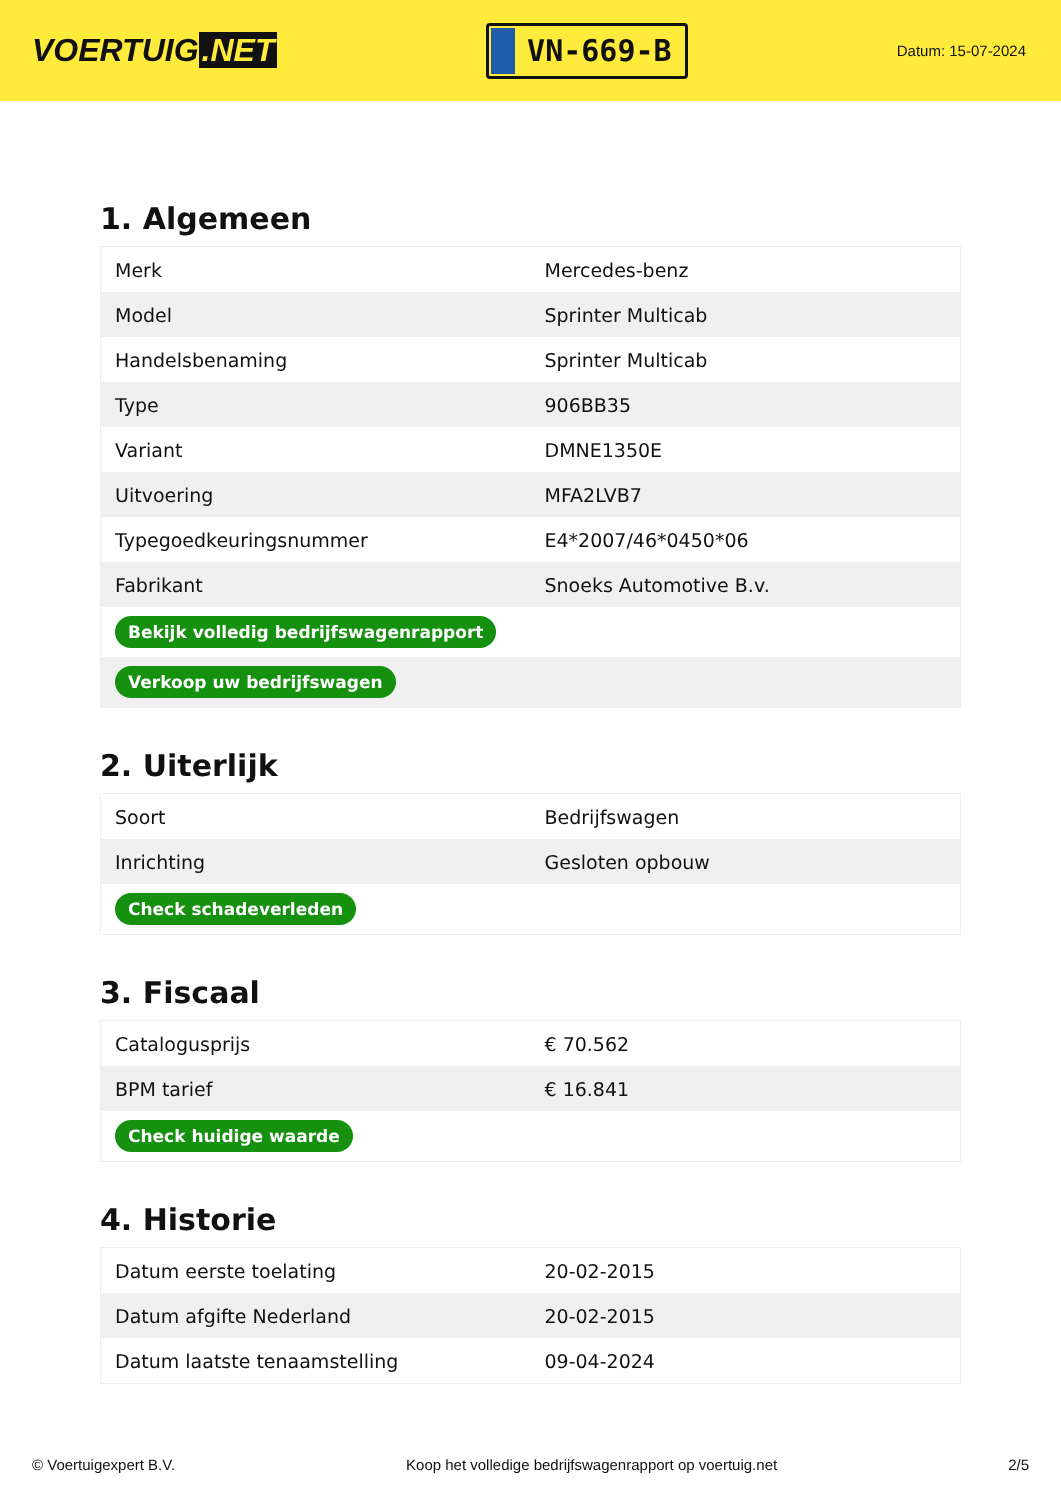VOERTUIG.NET
VN-669-B
Datum: 15-07-2024
1. Algemeen
| Merk | Mercedes-benz |
| Model | Sprinter Multicab |
| Handelsbenaming | Sprinter Multicab |
| Type | 906BB35 |
| Variant | DMNE1350E |
| Uitvoering | MFA2LVB7 |
| Typegoedkeuringsnummer | E4*2007/46*0450*06 |
| Fabrikant | Snoeks Automotive B.v. |
| Bekijk volledig bedrijfswagenrapport | |
| Verkoop uw bedrijfswagen | |
2. Uiterlijk
| Soort | Bedrijfswagen |
| Inrichting | Gesloten opbouw |
| Check schadeverleden | |
3. Fiscaal
| Catalogusprijs | € 70.562 |
| BPM tarief | € 16.841 |
| Check huidige waarde | |
4. Historie
| Datum eerste toelating | 20-02-2015 |
| Datum afgifte Nederland | 20-02-2015 |
| Datum laatste tenaamstelling | 09-04-2024 |
© Voertuigexpert B.V. Koop het volledige bedrijfswagenrapport op voertuig.net 2/5